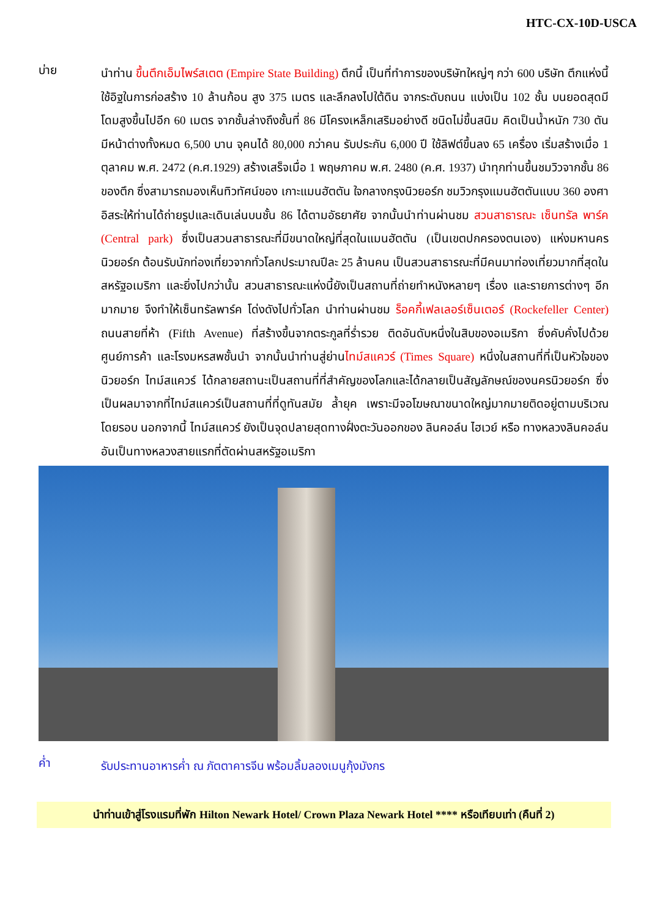HTC-CX-10D-USCA
บ่าย
นำท่าน ขึ้นตึกเอ็มไพร์สเตต (Empire State Building) ตึกนี้ เป็นที่ทำการของบริษัทใหญ่ๆ กว่า 600 บริษัท ตึกแห่งนี้ใช้อิฐในการก่อสร้าง 10 ล้านก้อน สูง 375 เมตร และลึกลงไปใต้ดิน จากระดับถนน แบ่งเป็น 102 ชั้น บนยอดสุดมีโดมสูงขึ้นไปอีก 60 เมตร จากชั้นล่างถึงชั้นที่ 86 มีโครงเหล็กเสริมอย่างดี ชนิดไม่ขึ้นสนิม คิดเป็นน้ำหนัก 730 ตัน มีหน้าต่างทั้งหมด 6,500 บาน จุคนได้ 80,000 กว่าคน รับประกัน 6,000 ปี ใช้ลิฟต์ขึ้นลง 65 เครื่อง เริ่มสร้างเมื่อ 1 ตุลาคม พ.ศ. 2472 (ค.ศ.1929) สร้างเสร็จเมื่อ 1 พฤษภาคม พ.ศ. 2480 (ค.ศ. 1937) นำทุกท่านขึ้นชมวิวจากชั้น 86 ของตึก ซึ่งสามารถมองเห็นทิวทัศน์ของ เกาะแมนฮัตตัน ใจกลางกรุงนิวยอร์ก ชมวิวกรุงแมนฮัตตันแบบ 360 องศา อิสระให้ท่านได้ถ่ายรูปและเดินเล่นบนชั้น 86 ได้ตามอัธยาศัย จากนั้นนำท่านผ่านชม สวนสาธารณะ เซ็นทรัล พาร์ค (Central park) ซึ่งเป็นสวนสาธารณะที่มีขนาดใหญ่ที่สุดในแมนฮัตตัน (เป็นเขตปกครองตนเอง) แห่งมหานครนิวยอร์ก ต้อนรับนักท่องเที่ยวจากทั่วโลกประมาณปีละ 25 ล้านคน เป็นสวนสาธารณะที่มีคนมาท่องเที่ยวมากที่สุดในสหรัฐอเมริกา และยิ่งไปกว่านั้น สวนสาธารณะแห่งนี้ยังเป็นสถานที่ถ่ายทำหนังหลายๆ เรื่อง และรายการต่างๆ อีกมากมาย จึงทำให้เซ็นทรัลพาร์ค โด่งดังไปทั่วโลก นำท่านผ่านชม ร็อคกี้เฟลเลอร์เซ็นเตอร์ (Rockefeller Center) ถนนสายที่ห้า (Fifth Avenue) ที่สร้างขึ้นจากตระกูลที่ร่ำรวย ติดอันดับหนึ่งในสิบของอเมริกา ซึ่งคับคั่งไปด้วยศูนย์การค้า และโรงมหรสพชั้นนำ จากนั้นนำท่านสู่ย่านไทม์สแควร์ (Times Square) หนึ่งในสถานที่ที่เป็นหัวใจของนิวยอร์ก ไทม์สแควร์ ได้กลายสถานะเป็นสถานที่ที่สำคัญของโลกและได้กลายเป็นสัญลักษณ์ของนครนิวยอร์ก ซึ่งเป็นผลมาจากที่ไทม์สแควร์เป็นสถานที่ที่ดูทันสมัย ล้ำยุค เพราะมีจอโฆษณาขนาดใหญ่มากมายติดอยู่ตามบริเวณโดยรอบ นอกจากนี้ ไทม์สแควร์ ยังเป็นจุดปลายสุดทางฝั่งตะวันออกของ ลินคอล์น ไฮเวย์ หรือ ทางหลวงลินคอล์น อันเป็นทางหลวงสายแรกที่ตัดผ่านสหรัฐอเมริกา
ค่ำ
รับประทานอาหารค่ำ ณ ภัตตาคารจีน พร้อมลิ้มลองเมนูกุ้งมังกร
นำท่านเข้าสู่โรงแรมที่พัก Hilton Newark Hotel/ Crown Plaza Newark Hotel **** หรือเทียบเท่า (คืนที่ 2)